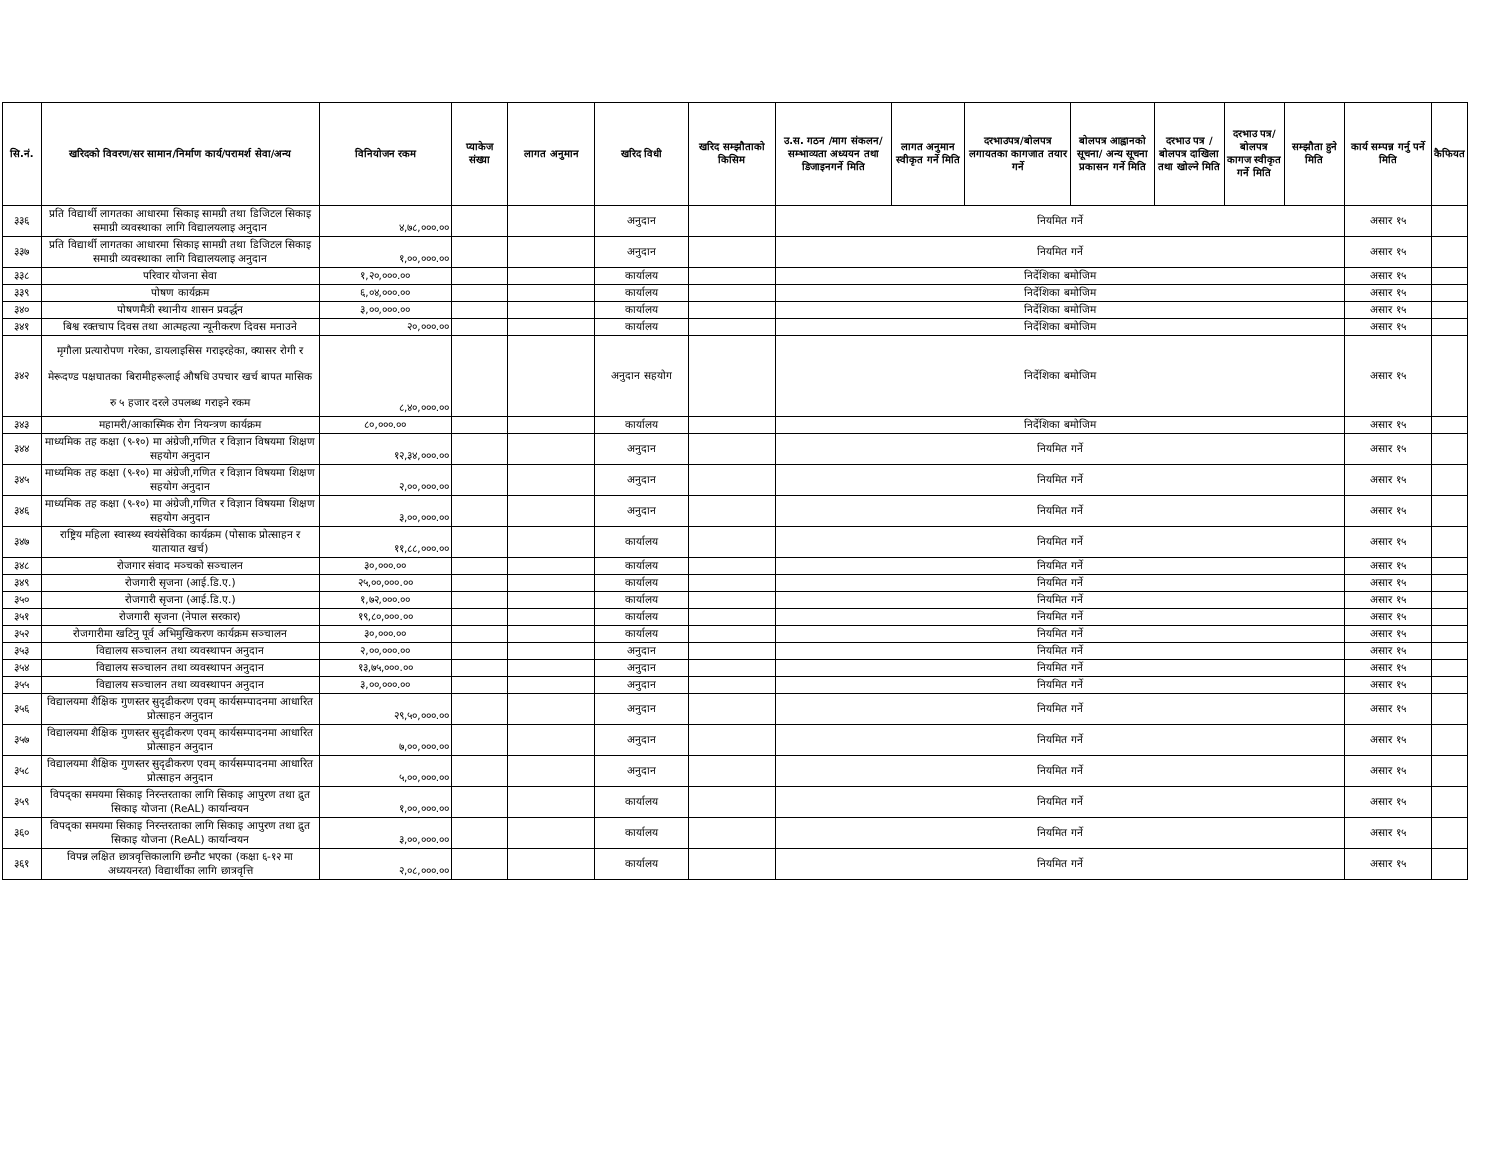| सि.नं. | खरिदको विवरण/सर सामान/निर्माण कार्य/परामर्श सेवा/अन्य | विनियोजन रकम | प्याकेज संख्या | लागत अनुमान | खरिद विधी | खरिद सम्झौताको किसिम | उ.स. गठन /माग संकलन/सम्भाव्यता अध्ययन तथा डिजाइनगर्ने मिति | लागत अनुमान स्वीकृत गर्ने मिति | दरभाउपत्र/बोलपत्र लगायतका कागजात तयार गर्ने | बोलपत्र आह्वानको सूचना/ अन्य सूचना प्रकासन गर्ने मिति | दरभाउ पत्र /बोलपत्र दाखिला तथा खोल्ने मिति | दरभाउ पत्र/बोलपत्र कागज स्वीकृत गर्ने मिति | सम्झौता हुने मिति | कार्य सम्पन्न गर्नु पर्ने मिति | कैफियत |
| --- | --- | --- | --- | --- | --- | --- | --- | --- | --- | --- | --- | --- | --- | --- | --- |
| ३३६ | प्रति विद्यार्थी लागतका आधारमा सिकाइ सामग्री तथा डिजिटल सिकाइ समाग्री व्यवस्थाका लागि विद्यालयलाइ अनुदान | ४,७८,०००.०० | | | अनुदान | | नियमित गर्ने | | | | | | | असार १५ | |
| ३३७ | प्रति विद्यार्थी लागतका आधारमा सिकाइ सामग्री तथा डिजिटल सिकाइ समाग्री व्यवस्थाका लागि विद्यालयलाइ अनुदान | १,००,०००.०० | | | अनुदान | | नियमित गर्ने | | | | | | | असार १५ | |
| ३३८ | परिवार योजना सेवा | १,२०,०००.०० | | | कार्यालय | | निर्देशिका बमोजिम | | | | | | | असार १५ | |
| ३३९ | पोषण कार्यक्रम | ६,०४,०००.०० | | | कार्यालय | | निर्देशिका बमोजिम | | | | | | | असार १५ | |
| ३४० | पोषणमैत्री स्थानीय शासन प्रवर्द्धन | ३,००,०००.०० | | | कार्यालय | | निर्देशिका बमोजिम | | | | | | | असार १५ | |
| ३४१ | बिश्व रक्तचाप दिवस तथा आत्महत्या न्यूनीकरण दिवस मनाउने | २०,०००.०० | | | कार्यालय | | निर्देशिका बमोजिम | | | | | | | असार १५ | |
| ३४२ | मृगौला प्रत्यारोपण गरेका, डायलाइसिस गराइरहेका, क्यासर रोगी र मेरूदण्ड पक्षघातका बिरामीहरूलाई औषधि उपचार खर्च बापत मासिक रु ५ हजार दरले उपलब्ध गराइने रकम | ८,४०,०००.०० | | | अनुदान सहयोग | | निर्देशिका बमोजिम | | | | | | | असार १५ | |
| ३४३ | महामरी/आकास्मिक रोग नियन्त्रण कार्यक्रम | ८०,०००.०० | | | कार्यालय | | निर्देशिका बमोजिम | | | | | | | असार १५ | |
| ३४४ | माध्यमिक तह कक्षा (९-१०) मा अंग्रेजी,गणित र विज्ञान विषयमा शिक्षण सहयोग अनुदान | १२,३४,०००.०० | | | अनुदान | | नियमित गर्ने | | | | | | | असार १५ | |
| ३४५ | माध्यमिक तह कक्षा (९-१०) मा अंग्रेजी,गणित र विज्ञान विषयमा शिक्षण सहयोग अनुदान | २,००,०००.०० | | | अनुदान | | नियमित गर्ने | | | | | | | असार १५ | |
| ३४६ | माध्यमिक तह कक्षा (९-१०) मा अंग्रेजी,गणित र विज्ञान विषयमा शिक्षण सहयोग अनुदान | ३,००,०००.०० | | | अनुदान | | नियमित गर्ने | | | | | | | असार १५ | |
| ३४७ | राष्ट्रिय महिला स्वास्थ्य स्वयंसेविका कार्यक्रम (पोसाक प्रोत्साहन र यातायात खर्च) | ११,८८,०००.०० | | | कार्यालय | | नियमित गर्ने | | | | | | | असार १५ | |
| ३४८ | रोजगार संवाद मञ्चको सञ्चालन | ३०,०००.०० | | | कार्यालय | | नियमित गर्ने | | | | | | | असार १५ | |
| ३४९ | रोजगारी सृजना (आई.डि.ए.) | २५,००,०००.०० | | | कार्यालय | | नियमित गर्ने | | | | | | | असार १५ | |
| ३५० | रोजगारी सृजना (आई.डि.ए.) | १,७२,०००.०० | | | कार्यालय | | नियमित गर्ने | | | | | | | असार १५ | |
| ३५१ | रोजगारी सृजना (नेपाल सरकार) | १९,८०,०००.०० | | | कार्यालय | | नियमित गर्ने | | | | | | | असार १५ | |
| ३५२ | रोजगारीमा खटिनु पूर्व अभिमुखिकरण कार्यक्रम सञ्चालन | ३०,०००.०० | | | कार्यालय | | नियमित गर्ने | | | | | | | असार १५ | |
| ३५३ | विद्यालय सञ्चालन तथा व्यवस्थापन अनुदान | २,००,०००.०० | | | अनुदान | | नियमित गर्ने | | | | | | | असार १५ | |
| ३५४ | विद्यालय सञ्चालन तथा व्यवस्थापन अनुदान | १३,७५,०००.०० | | | अनुदान | | नियमित गर्ने | | | | | | | असार १५ | |
| ३५५ | विद्यालय सञ्चालन तथा व्यवस्थापन अनुदान | ३,००,०००.०० | | | अनुदान | | नियमित गर्ने | | | | | | | असार १५ | |
| ३५६ | विद्यालयमा शैक्षिक गुणस्तर सुदृढीकरण एवम् कार्यसम्पादनमा आधारित प्रोत्साहन अनुदान | २९,५०,०००.०० | | | अनुदान | | नियमित गर्ने | | | | | | | असार १५ | |
| ३५७ | विद्यालयमा शैक्षिक गुणस्तर सुदृढीकरण एवम् कार्यसम्पादनमा आधारित प्रोत्साहन अनुदान | ७,००,०००.०० | | | अनुदान | | नियमित गर्ने | | | | | | | असार १५ | |
| ३५८ | विद्यालयमा शैक्षिक गुणस्तर सुदृढीकरण एवम् कार्यसम्पादनमा आधारित प्रोत्साहन अनुदान | ५,००,०००.०० | | | अनुदान | | नियमित गर्ने | | | | | | | असार १५ | |
| ३५९ | विपद्का समयमा सिकाइ निरन्तरताका लागि सिकाइ आपुरण तथा द्रुत सिकाइ योजना (ReAL) कार्यान्वयन | १,००,०००.०० | | | कार्यालय | | नियमित गर्ने | | | | | | | असार १५ | |
| ३६० | विपद्का समयमा सिकाइ निरन्तरताका लागि सिकाइ आपुरण तथा द्रुत सिकाइ योजना (ReAL) कार्यान्वयन | ३,००,०००.०० | | | कार्यालय | | नियमित गर्ने | | | | | | | असार १५ | |
| ३६१ | विपन्न लक्षित छात्रवृत्तिकालागि छनौट भएका (कक्षा ६-१२ मा अध्ययनरत) विद्यार्थीका लागि छात्रवृत्ति | २,०८,०००.०० | | | कार्यालय | | नियमित गर्ने | | | | | | | असार १५ | |